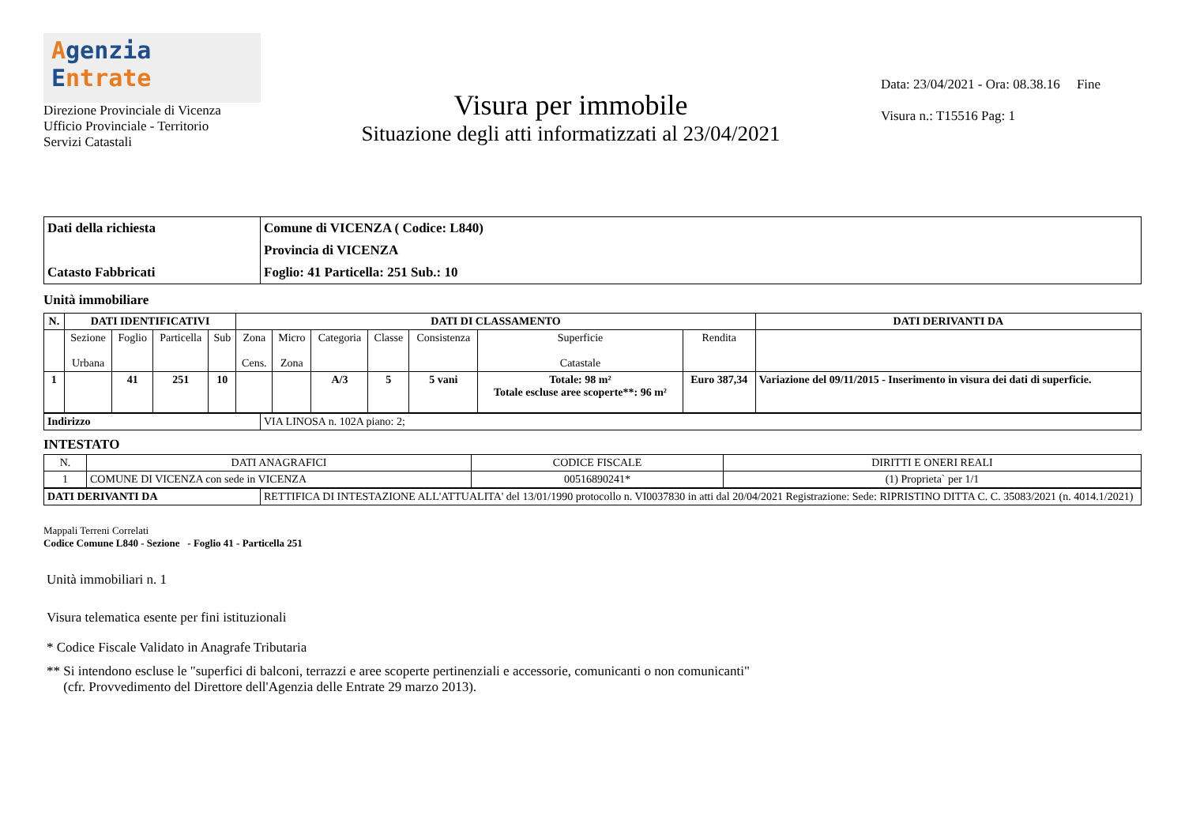Agenzia
Entrate
Direzione Provinciale di Vicenza
Ufficio Provinciale - Territorio
Servizi Catastali
Visura per immobile
Situazione degli atti informatizzati al 23/04/2021
Data: 23/04/2021 - Ora: 08.38.16 Fine
Visura n.: T15516 Pag: 1
| Dati della richiesta | Comune di VICENZA ( Codice: L840) |
| | Provincia di VICENZA |
| Catasto Fabbricati | Foglio: 41 Particella: 251 Sub.: 10 |
Unità immobiliare
| N. | DATI IDENTIFICATIVI | | | | DATI DI CLASSAMENTO | | | | | | | DATI DERIVANTI DA |
| --- | --- | --- | --- | --- | --- | --- | --- | --- | --- | --- | --- | --- |
| | Sezione Urbana | Foglio | Particella | Sub | Zona Cens. | Micro Zona | Categoria | Classe | Consistenza | Superficie Catastale | Rendita | |
| 1 | | 41 | 251 | 10 | | | A/3 | 5 | 5 vani | Totale: 98 m² Totale escluse aree scoperte**: 96 m² | Euro 387,34 | Variazione del 09/11/2015 - Inserimento in visura dei dati di superficie. |
| Indirizzo | VIA LINOSA n. 102A piano: 2; |
INTESTATO
| N. | DATI ANAGRAFICI | CODICE FISCALE | DIRITTI E ONERI REALI |
| 1 | COMUNE DI VICENZA con sede in VICENZA | 00516890241* | (1) Proprieta` per 1/1 |
| DATI DERIVANTI DA | RETTIFICA DI INTESTAZIONE ALL'ATTUALITA' del 13/01/1990 protocollo n. VI0037830 in atti dal 20/04/2021 Registrazione: Sede: RIPRISTINO DITTA C. C. 35083/2021 (n. 4014.1/2021) |
Mappali Terreni Correlati
Codice Comune L840 - Sezione - Foglio 41 - Particella 251
Unità immobiliari n. 1
Visura telematica esente per fini istituzionali
* Codice Fiscale Validato in Anagrafe Tributaria
** Si intendono escluse le "superfici di balconi, terrazzi e aree scoperte pertinenziali e accessorie, comunicanti o non comunicanti"
(cfr. Provvedimento del Direttore dell'Agenzia delle Entrate 29 marzo 2013).